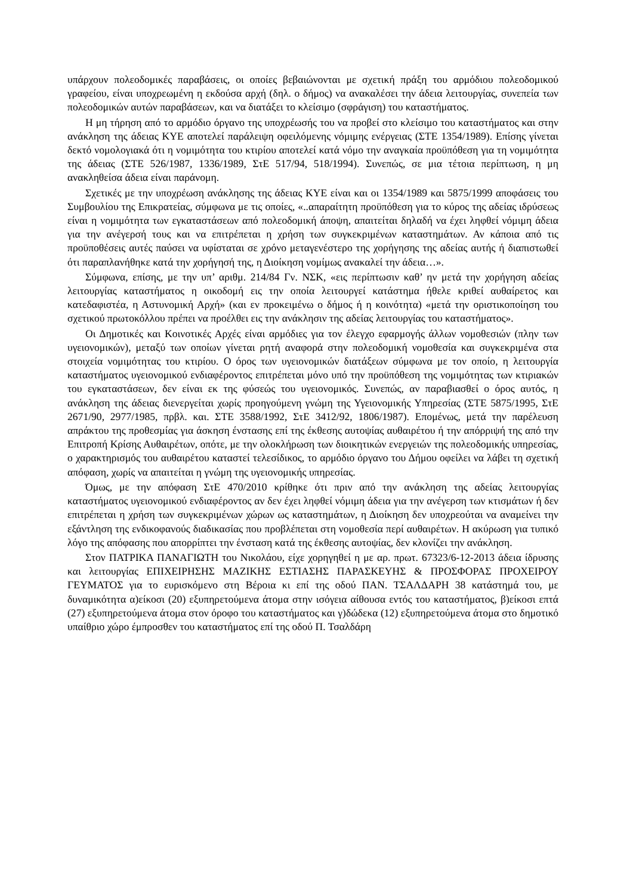υπάρχουν πολεοδομικές παραβάσεις, οι οποίες βεβαιώνονται με σχετική πράξη του αρμόδιου πολεοδομικού γραφείου, είναι υποχρεωμένη η εκδούσα αρχή (δηλ. ο δήμος) να ανακαλέσει την άδεια λειτουργίας, συνεπεία των πολεοδομικών αυτών παραβάσεων, και να διατάξει το κλείσιμο (σφράγιση) του καταστήματος.
Η μη τήρηση από το αρμόδιο όργανο της υποχρέωσής του να προβεί στο κλείσιμο του καταστήματος και στην ανάκληση της άδειας ΚΥΕ αποτελεί παράλειψη οφειλόμενης νόμιμης ενέργειας (ΣΤΕ 1354/1989). Επίσης γίνεται δεκτό νομολογιακά ότι η νομιμότητα του κτιρίου αποτελεί κατά νόμο την αναγκαία προϋπόθεση για τη νομιμότητα της άδειας (ΣΤΕ 526/1987, 1336/1989, ΣτΕ 517/94, 518/1994). Συνεπώς, σε μια τέτοια περίπτωση, η μη ανακληθείσα άδεια είναι παράνομη.
Σχετικές με την υποχρέωση ανάκλησης της άδειας ΚΥΕ είναι και οι 1354/1989 και 5875/1999 αποφάσεις του Συμβουλίου της Επικρατείας, σύμφωνα με τις οποίες, «..απαραίτητη προϋπόθεση για το κύρος της αδείας ιδρύσεως είναι η νομιμότητα των εγκαταστάσεων από πολεοδομική άποψη, απαιτείται δηλαδή να έχει ληφθεί νόμιμη άδεια για την ανέγερσή τους και να επιτρέπεται η χρήση των συγκεκριμένων καταστημάτων. Αν κάποια από τις προϋποθέσεις αυτές παύσει να υφίσταται σε χρόνο μεταγενέστερο της χορήγησης της αδείας αυτής ή διαπιστωθεί ότι παραπλανήθηκε κατά την χορήγησή της, η Διοίκηση νομίμως ανακαλεί την άδεια…».
Σύμφωνα, επίσης, με την υπ’ αριθμ. 214/84 Γν. ΝΣΚ, «εις περίπτωσιν καθ’ ην μετά την χορήγηση αδείας λειτουργίας καταστήματος η οικοδομή εις την οποία λειτουργεί κατάστημα ήθελε κριθεί αυθαίρετος και κατεδαφιστέα, η Αστυνομική Αρχή» (και εν προκειμένω ο δήμος ή η κοινότητα) «μετά την οριστικοποίηση του σχετικού πρωτοκόλλου πρέπει να προέλθει εις την ανάκλησιν της αδείας λειτουργίας του καταστήματος».
Οι Δημοτικές και Κοινοτικές Αρχές είναι αρμόδιες για τον έλεγχο εφαρμογής άλλων νομοθεσιών (πλην των υγειονομικών), μεταξύ των οποίων γίνεται ρητή αναφορά στην πολεοδομική νομοθεσία και συγκεκριμένα στα στοιχεία νομιμότητας του κτιρίου. Ο όρος των υγειονομικών διατάξεων σύμφωνα με τον οποίο, η λειτουργία καταστήματος υγειονομικού ενδιαφέροντος επιτρέπεται μόνο υπό την προϋπόθεση της νομιμότητας των κτιριακών του εγκαταστάσεων, δεν είναι εκ της φύσεώς του υγειονομικός. Συνεπώς, αν παραβιασθεί ο όρος αυτός, η ανάκληση της άδειας διενεργείται χωρίς προηγούμενη γνώμη της Υγειονομικής Υπηρεσίας (ΣΤΕ 5875/1995, ΣτΕ 2671/90, 2977/1985, πρβλ. και. ΣΤΕ 3588/1992, ΣτΕ 3412/92, 1806/1987). Επομένως, μετά την παρέλευση απράκτου της προθεσμίας για άσκηση ένστασης επί της έκθεσης αυτοψίας αυθαιρέτου ή την απόρριψή της από την Επιτροπή Κρίσης Αυθαιρέτων, οπότε, με την ολοκλήρωση των διοικητικών ενεργειών της πολεοδομικής υπηρεσίας, ο χαρακτηρισμός του αυθαιρέτου καταστεί τελεσίδικος, το αρμόδιο όργανο του Δήμου οφείλει να λάβει τη σχετική απόφαση, χωρίς να απαιτείται η γνώμη της υγειονομικής υπηρεσίας.
Όμως, με την απόφαση ΣτΕ 470/2010 κρίθηκε ότι πριν από την ανάκληση της αδείας λειτουργίας καταστήματος υγειονομικού ενδιαφέροντος αν δεν έχει ληφθεί νόμιμη άδεια για την ανέγερση των κτισμάτων ή δεν επιτρέπεται η χρήση των συγκεκριμένων χώρων ως καταστημάτων, η Διοίκηση δεν υποχρεούται να αναμείνει την εξάντληση της ενδικοφανούς διαδικασίας που προβλέπεται στη νομοθεσία περί αυθαιρέτων. Η ακύρωση για τυπικό λόγο της απόφασης που απορρίπτει την ένσταση κατά της έκθεσης αυτοψίας, δεν κλονίζει την ανάκληση.
Στον ΠΑΤΡΙΚΑ ΠΑΝΑΓΙΩΤΗ του Νικολάου, είχε χορηγηθεί η με αρ. πρωτ. 67323/6-12-2013 άδεια ίδρυσης και λειτουργίας ΕΠΙΧΕΙΡΗΣΗΣ ΜΑΖΙΚΗΣ ΕΣΤΙΑΣΗΣ ΠΑΡΑΣΚΕΥΗΣ & ΠΡΟΣΦΟΡΑΣ ΠΡΟΧΕΙΡΟΥ ΓΕΥΜΑΤΟΣ για το ευρισκόμενο στη Βέροια κι επί της οδού ΠΑΝ. ΤΣΑΛΔΑΡΗ 38 κατάστημά του, με δυναμικότητα α)είκοσι (20) εξυπηρετούμενα άτομα στην ισόγεια αίθουσα εντός του καταστήματος, β)είκοσι επτά (27) εξυπηρετούμενα άτομα στον όροφο του καταστήματος και γ)δώδεκα (12) εξυπηρετούμενα άτομα στο δημοτικό υπαίθριο χώρο έμπροσθεν του καταστήματος επί της οδού Π. Τσαλδάρη